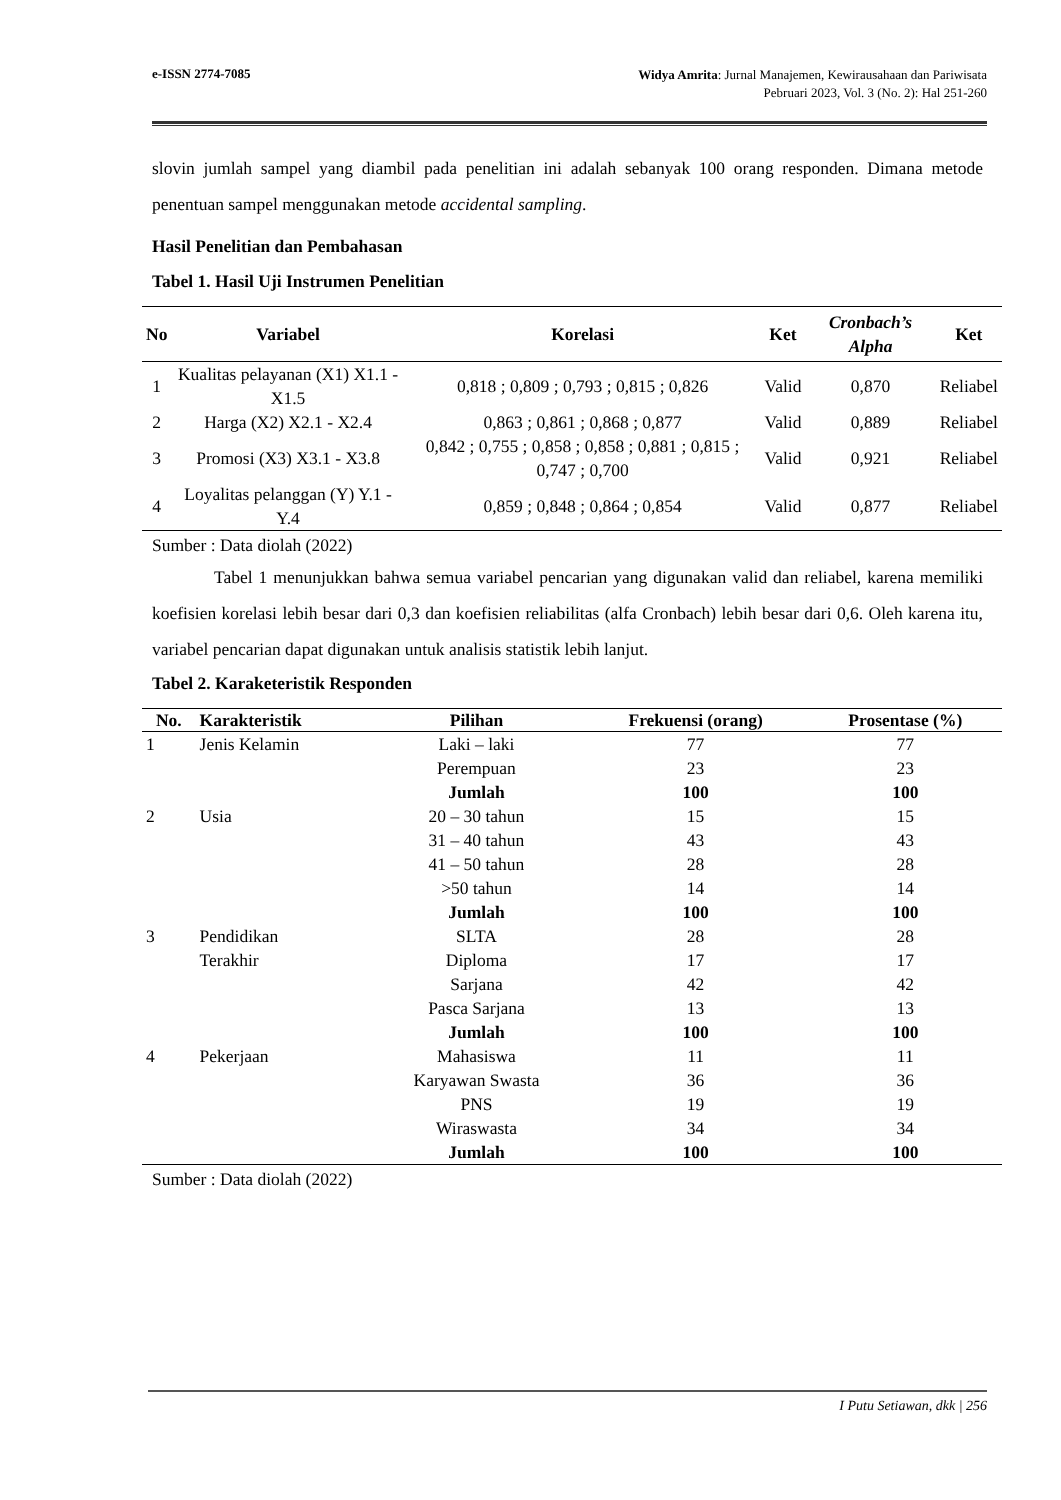e-ISSN 2774-7085
Widya Amrita: Jurnal Manajemen, Kewirausahaan dan Pariwisata
Pebruari 2023, Vol. 3 (No. 2): Hal 251-260
slovin jumlah sampel yang diambil pada penelitian ini adalah sebanyak 100 orang responden. Dimana metode penentuan sampel menggunakan metode accidental sampling.
Hasil Penelitian dan Pembahasan
Tabel 1. Hasil Uji Instrumen Penelitian
| No | Variabel | Korelasi | Ket | Cronbach’s Alpha | Ket |
| --- | --- | --- | --- | --- | --- |
| 1 | Kualitas pelayanan (X1) X1.1 - X1.5 | 0,818 ; 0,809 ; 0,793 ; 0,815 ; 0,826 | Valid | 0,870 | Reliabel |
| 2 | Harga (X2) X2.1 - X2.4 | 0,863 ; 0,861 ; 0,868 ; 0,877 | Valid | 0,889 | Reliabel |
| 3 | Promosi (X3) X3.1 - X3.8 | 0,842 ; 0,755 ; 0,858 ; 0,858 ; 0,881 ; 0,815 ; 0,747 ; 0,700 | Valid | 0,921 | Reliabel |
| 4 | Loyalitas pelanggan (Y) Y.1 - Y.4 | 0,859 ; 0,848 ; 0,864 ; 0,854 | Valid | 0,877 | Reliabel |
Sumber : Data diolah (2022)
Tabel 1 menunjukkan bahwa semua variabel pencarian yang digunakan valid dan reliabel, karena memiliki koefisien korelasi lebih besar dari 0,3 dan koefisien reliabilitas (alfa Cronbach) lebih besar dari 0,6. Oleh karena itu, variabel pencarian dapat digunakan untuk analisis statistik lebih lanjut.
Tabel 2. Karaketeristik Responden
| No. | Karakteristik | Pilihan | Frekuensi (orang) | Prosentase (%) |
| --- | --- | --- | --- | --- |
| 1 | Jenis Kelamin | Laki – laki | 77 | 77 |
| | | Perempuan | 23 | 23 |
| | | Jumlah | 100 | 100 |
| 2 | Usia | 20 – 30 tahun | 15 | 15 |
| | | 31 – 40 tahun | 43 | 43 |
| | | 41 – 50 tahun | 28 | 28 |
| | | >50 tahun | 14 | 14 |
| | | Jumlah | 100 | 100 |
| 3 | Pendidikan | SLTA | 28 | 28 |
| | Terakhir | Diploma | 17 | 17 |
| | | Sarjana | 42 | 42 |
| | | Pasca Sarjana | 13 | 13 |
| | | Jumlah | 100 | 100 |
| 4 | Pekerjaan | Mahasiswa | 11 | 11 |
| | | Karyawan Swasta | 36 | 36 |
| | | PNS | 19 | 19 |
| | | Wiraswasta | 34 | 34 |
| | | Jumlah | 100 | 100 |
Sumber : Data diolah (2022)
I Putu Setiawan, dkk | 256